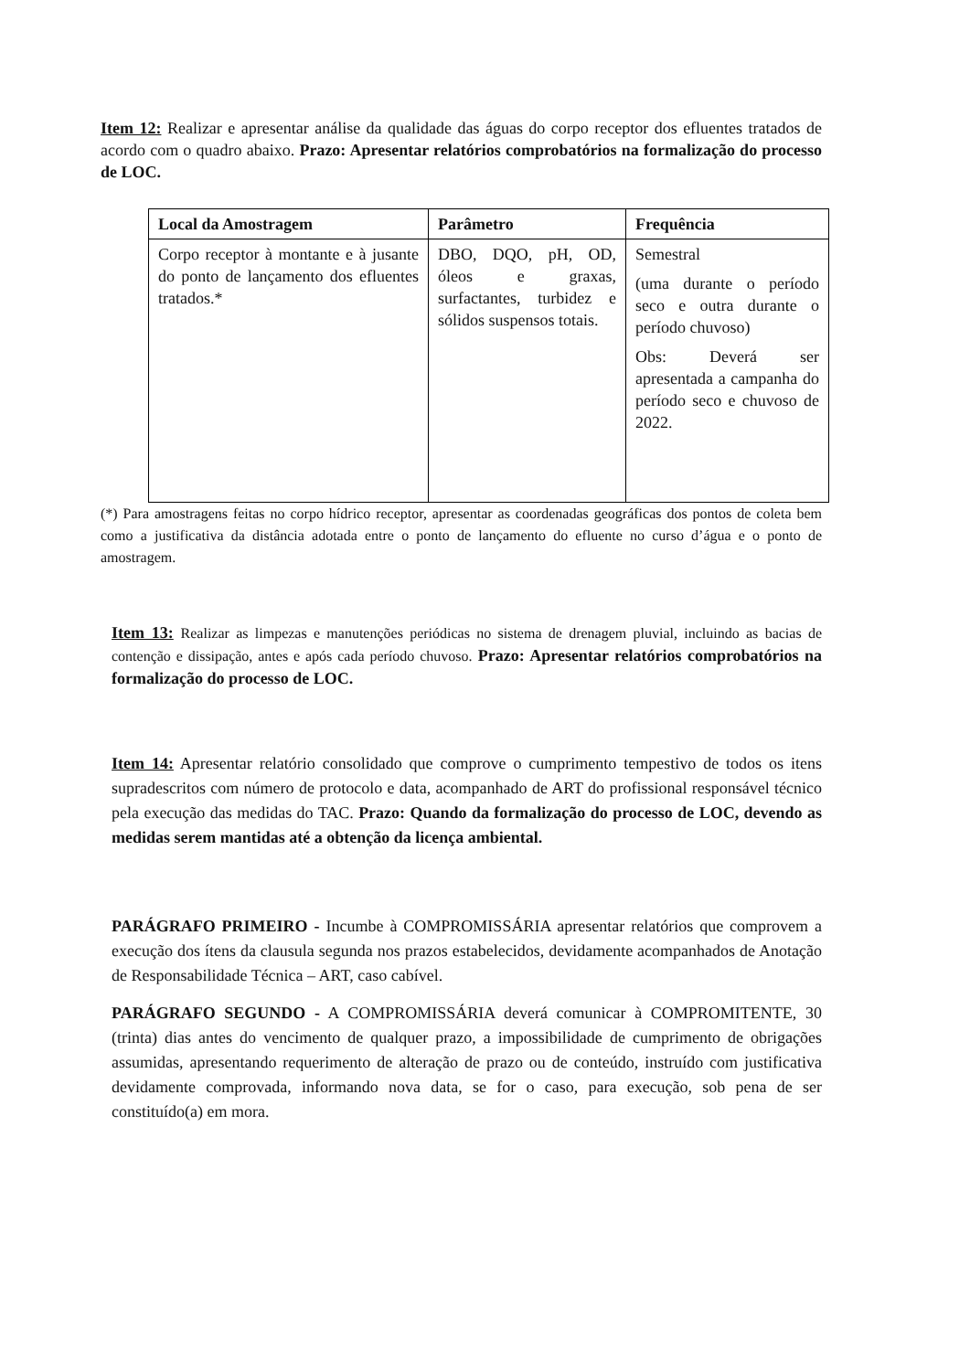Item 12: Realizar e apresentar análise da qualidade das águas do corpo receptor dos efluentes tratados de acordo com o quadro abaixo. Prazo: Apresentar relatórios comprobatórios na formalização do processo de LOC.
| Local da Amostragem | Parâmetro | Frequência |
| --- | --- | --- |
| Corpo receptor à montante e à jusante do ponto de lançamento dos efluentes tratados.* | DBO, DQO, pH, OD, óleos e graxas, surfactantes, turbidez e sólidos suspensos totais. | Semestral (uma durante o período seco e outra durante o período chuvoso) Obs: Deverá ser apresentada a campanha do período seco e chuvoso de 2022. |
(*) Para amostragens feitas no corpo hídrico receptor, apresentar as coordenadas geográficas dos pontos de coleta bem como a justificativa da distância adotada entre o ponto de lançamento do efluente no curso d’água e o ponto de amostragem.
Item 13: Realizar as limpezas e manutenções periódicas no sistema de drenagem pluvial, incluindo as bacias de contenção e dissipação, antes e após cada período chuvoso. Prazo: Apresentar relatórios comprobatórios na formalização do processo de LOC.
Item 14: Apresentar relatório consolidado que comprove o cumprimento tempestivo de todos os itens supradescritos com número de protocolo e data, acompanhado de ART do profissional responsável técnico pela execução das medidas do TAC. Prazo: Quando da formalização do processo de LOC, devendo as medidas serem mantidas até a obtenção da licença ambiental.
PARÁGRAFO PRIMEIRO - Incumbe à COMPROMISSÁRIA apresentar relatórios que comprovem a execução dos ítens da clausula segunda nos prazos estabelecidos, devidamente acompanhados de Anotação de Responsabilidade Técnica – ART, caso cabível.
PARÁGRAFO SEGUNDO - A COMPROMISSÁRIA deverá comunicar à COMPROMITENTE, 30 (trinta) dias antes do vencimento de qualquer prazo, a impossibilidade de cumprimento de obrigações assumidas, apresentando requerimento de alteração de prazo ou de conteúdo, instruído com justificativa devidamente comprovada, informando nova data, se for o caso, para execução, sob pena de ser constituído(a) em mora.